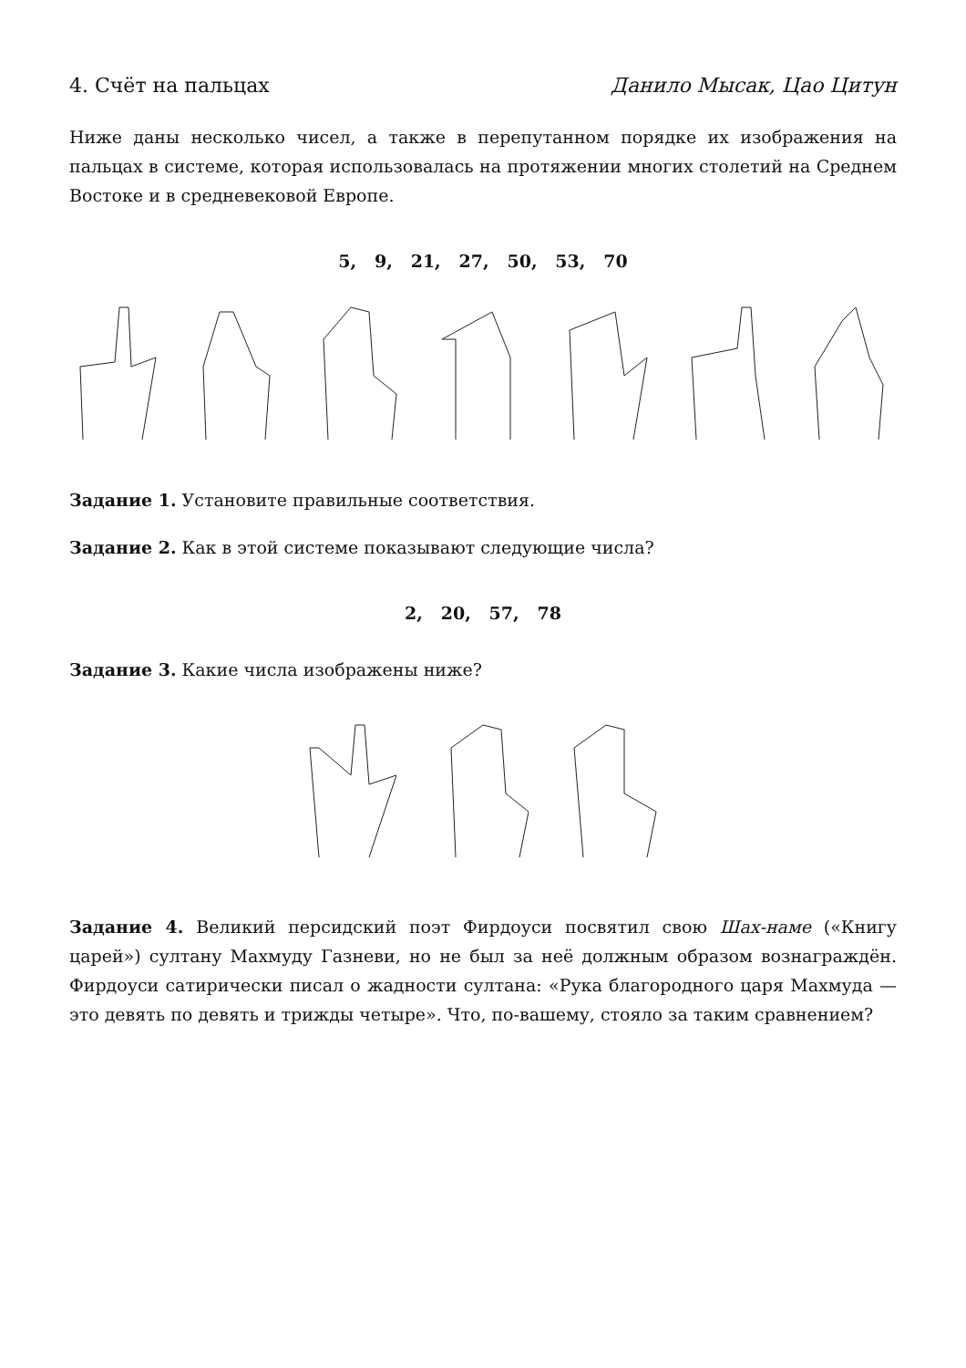4. Счёт на пальцах Данило Мысак, Цао Цитун
Ниже даны несколько чисел, а также в перепутанном порядке их изображения на пальцах в системе, которая использовалась на протяжении многих столетий на Среднем Востоке и в средневековой Европе.
5, 9, 21, 27, 50, 53, 70
Задание 1. Установите правильные соответствия.
Задание 2. Как в этой системе показывают следующие числа?
2, 20, 57, 78
Задание 3. Какие числа изображены ниже?
Задание 4. Великий персидский поэт Фирдоуси посвятил свою Шах-наме («Книгу царей») султану Махмуду Газневи, но не был за неё должным образом вознаграждён. Фирдоуси сатирически писал о жадности султана: «Рука благородного царя Махмуда — это девять по девять и трижды четыре». Что, по-вашему, стояло за таким сравнением?